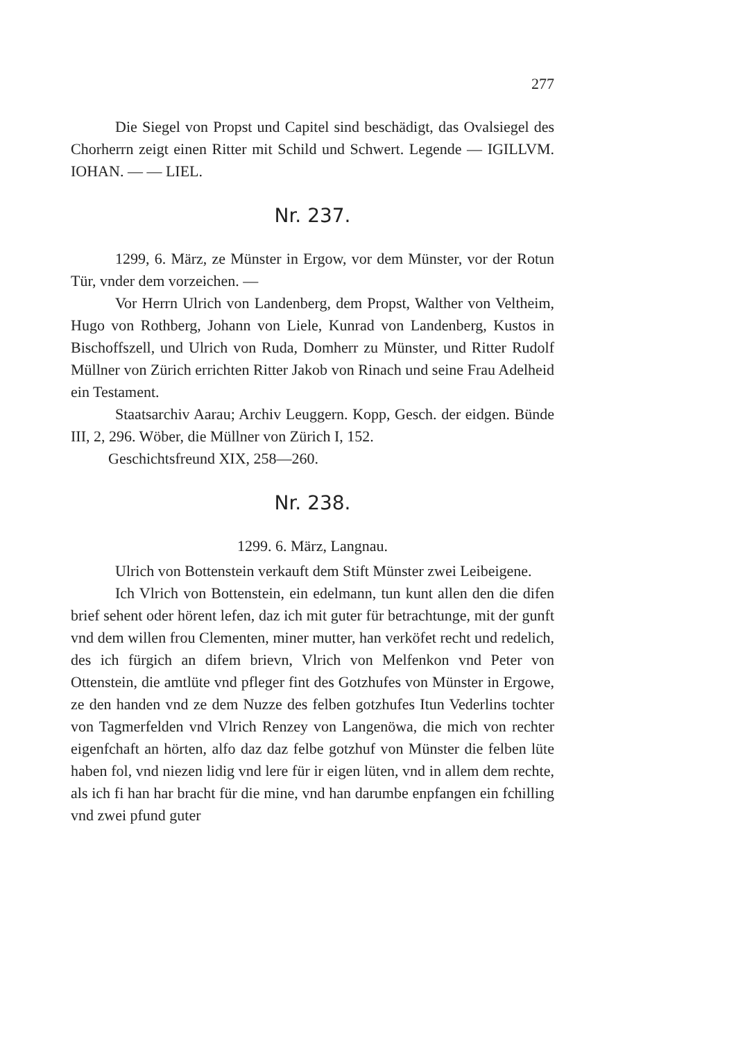277
Die Siegel von Propst und Capitel sind beschädigt, das Ovalsiegel des Chorherrn zeigt einen Ritter mit Schild und Schwert. Legende — IGILLVM. IOHAN. — — LIEL.
Nr. 237.
1299, 6. März, ze Münster in Ergow, vor dem Münster, vor der Rotun Tür, vnder dem vorzeichen. —
Vor Herrn Ulrich von Landenberg, dem Propst, Walther von Veltheim, Hugo von Rothberg, Johann von Liele, Kunrad von Landenberg, Kustos in Bischoffszell, und Ulrich von Ruda, Domherr zu Münster, und Ritter Rudolf Müllner von Zürich errichten Ritter Jakob von Rinach und seine Frau Adelheid ein Testament.
Staatsarchiv Aarau; Archiv Leuggern. Kopp, Gesch. der eidgen. Bünde III, 2, 296. Wöber, die Müllner von Zürich I, 152.
Geschichtsfreund XIX, 258—260.
Nr. 238.
1299. 6. März, Langnau.
Ulrich von Bottenstein verkauft dem Stift Münster zwei Leibeigene.
Ich Vlrich von Bottenstein, ein edelmann, tun kunt allen den die difen brief sehent oder hörent lefen, daz ich mit guter für betrachtunge, mit der gunft vnd dem willen frou Clementen, miner mutter, han verköfet recht und redelich, des ich fürgich an difem brievn, Vlrich von Melfenkon vnd Peter von Ottenstein, die amtlüte vnd pfleger fint des Gotzhufes von Münster in Ergowe, ze den handen vnd ze dem Nuzze des felben gotzhufes Itun Vederlins tochter von Tagmerfelden vnd Vlrich Renzey von Langenöwa, die mich von rechter eigenfchaft an hörten, alfo daz daz felbe gotzhuf von Münster die felben lüte haben fol, vnd niezen lidig vnd lere für ir eigen lüten, vnd in allem dem rechte, als ich fi han har bracht für die mine, vnd han darumbe enpfangen ein fchilling vnd zwei pfund guter